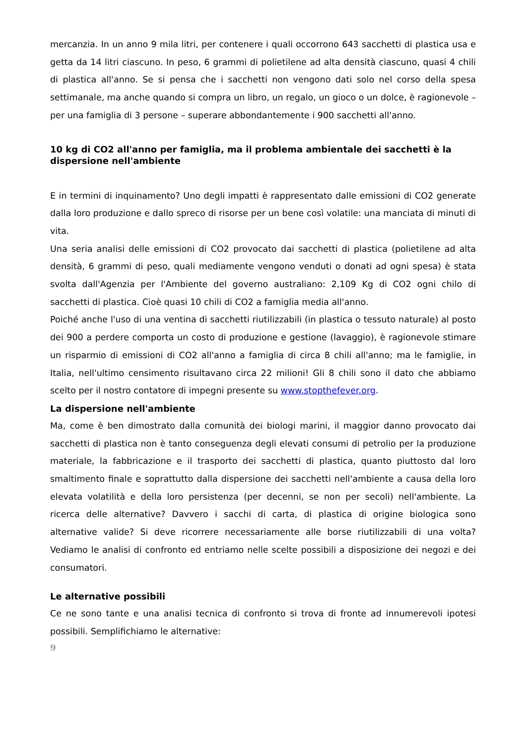mercanzia. In un anno 9 mila litri, per contenere i quali occorrono 643 sacchetti di plastica usa e getta da 14 litri ciascuno. In peso, 6 grammi di polietilene ad alta densità ciascuno, quasi 4 chili di plastica all'anno. Se si pensa che i sacchetti non vengono dati solo nel corso della spesa settimanale, ma anche quando si compra un libro, un regalo, un gioco o un dolce, è ragionevole – per una famiglia di 3 persone – superare abbondantemente i 900 sacchetti all'anno.
10 kg di CO2 all'anno per famiglia, ma il problema ambientale dei sacchetti è la dispersione nell'ambiente
E in termini di inquinamento? Uno degli impatti è rappresentato dalle emissioni di CO2 generate dalla loro produzione e dallo spreco di risorse per un bene così volatile: una manciata di minuti di vita.
Una seria analisi delle emissioni di CO2 provocato dai sacchetti di plastica (polietilene ad alta densità, 6 grammi di peso, quali mediamente vengono venduti o donati ad ogni spesa) è stata svolta dall'Agenzia per l'Ambiente del governo australiano: 2,109 Kg di CO2 ogni chilo di sacchetti di plastica. Cioè quasi 10 chili di CO2 a famiglia media all'anno.
Poiché anche l'uso di una ventina di sacchetti riutilizzabili (in plastica o tessuto naturale) al posto dei 900 a perdere comporta un costo di produzione e gestione (lavaggio), è ragionevole stimare un risparmio di emissioni di CO2 all'anno a famiglia di circa 8 chili all'anno; ma le famiglie, in Italia, nell'ultimo censimento risultavano circa 22 milioni! Gli 8 chili sono il dato che abbiamo scelto per il nostro contatore di impegni presente su www.stopthefever.org.
La dispersione nell'ambiente
Ma, come è ben dimostrato dalla comunità dei biologi marini, il maggior danno provocato dai sacchetti di plastica non è tanto conseguenza degli elevati consumi di petrolio per la produzione materiale, la fabbricazione e il trasporto dei sacchetti di plastica, quanto piuttosto dal loro smaltimento finale e soprattutto dalla dispersione dei sacchetti nell'ambiente a causa della loro elevata volatilità e della loro persistenza (per decenni, se non per secoli) nell'ambiente. La ricerca delle alternative? Davvero i sacchi di carta, di plastica di origine biologica sono alternative valide? Si deve ricorrere necessariamente alle borse riutilizzabili di una volta? Vediamo le analisi di confronto ed entriamo nelle scelte possibili a disposizione dei negozi e dei consumatori.
Le alternative possibili
Ce ne sono tante e una analisi tecnica di confronto si trova di fronte ad innumerevoli ipotesi possibili. Semplifichiamo le alternative:
9